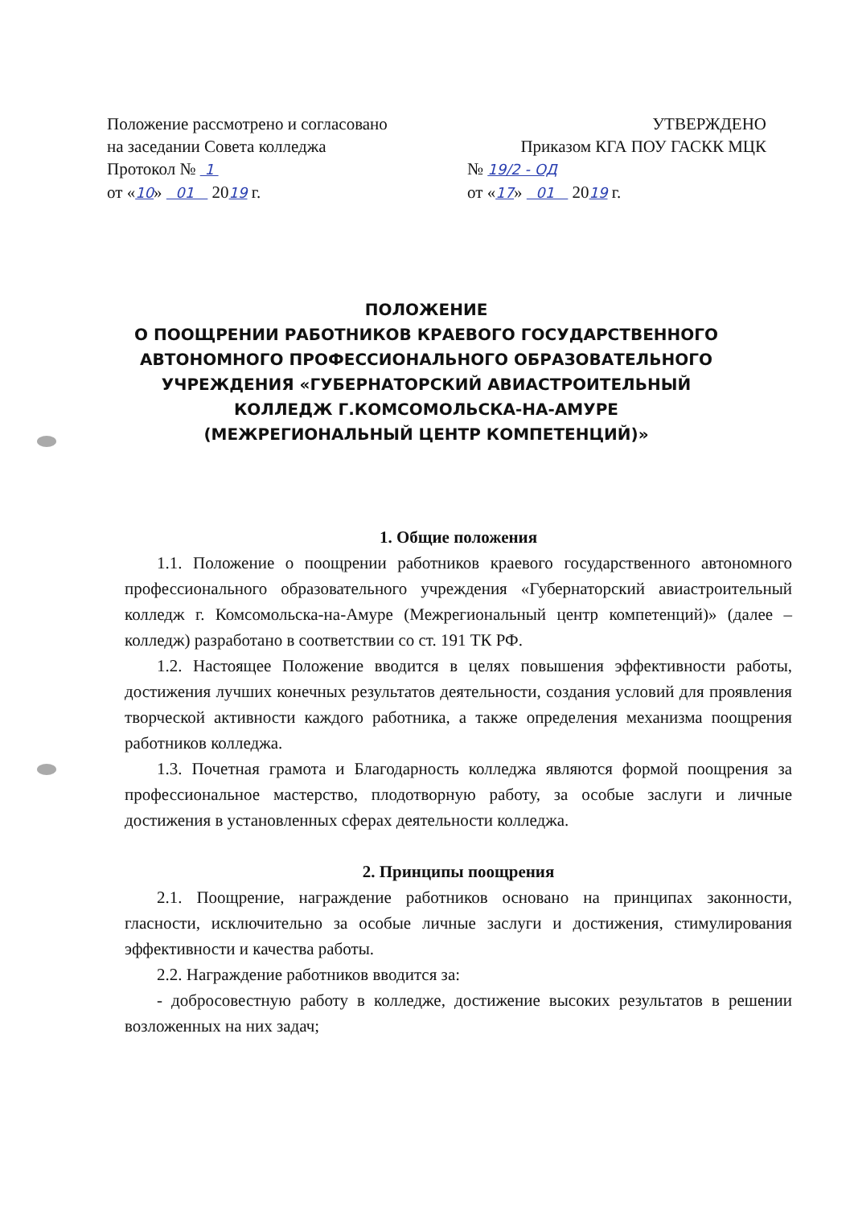Положение рассмотрено и согласовано
на заседании Совета колледжа
Протокол № 1
от «10» 01 2019 г.
УТВЕРЖДЕНО
Приказом КГА ПОУ ГАСКК МЦК
№ 19/2 - ОД
от «17» 01 2019 г.
ПОЛОЖЕНИЕ
О ПООЩРЕНИИ РАБОТНИКОВ КРАЕВОГО ГОСУДАРСТВЕННОГО АВТОНОМНОГО ПРОФЕССИОНАЛЬНОГО ОБРАЗОВАТЕЛЬНОГО УЧРЕЖДЕНИЯ «ГУБЕРНАТОРСКИЙ АВИАСТРОИТЕЛЬНЫЙ КОЛЛЕДЖ Г.КОМСОМОЛЬСКА-НА-АМУРЕ
(МЕЖРЕГИОНАЛЬНЫЙ ЦЕНТР КОМПЕТЕНЦИЙ)»
1. Общие положения
1.1. Положение о поощрении работников краевого государственного автономного профессионального образовательного учреждения «Губернаторский авиастроительный колледж г. Комсомольска-на-Амуре (Межрегиональный центр компетенций)» (далее – колледж) разработано в соответствии со ст. 191 ТК РФ.
1.2. Настоящее Положение вводится в целях повышения эффективности работы, достижения лучших конечных результатов деятельности, создания условий для проявления творческой активности каждого работника, а также определения механизма поощрения работников колледжа.
1.3. Почетная грамота и Благодарность колледжа являются формой поощрения за профессиональное мастерство, плодотворную работу, за особые заслуги и личные достижения в установленных сферах деятельности колледжа.
2. Принципы поощрения
2.1. Поощрение, награждение работников основано на принципах законности, гласности, исключительно за особые личные заслуги и достижения, стимулирования эффективности и качества работы.
2.2. Награждение работников вводится за:
- добросовестную работу в колледже, достижение высоких результатов в решении возложенных на них задач;